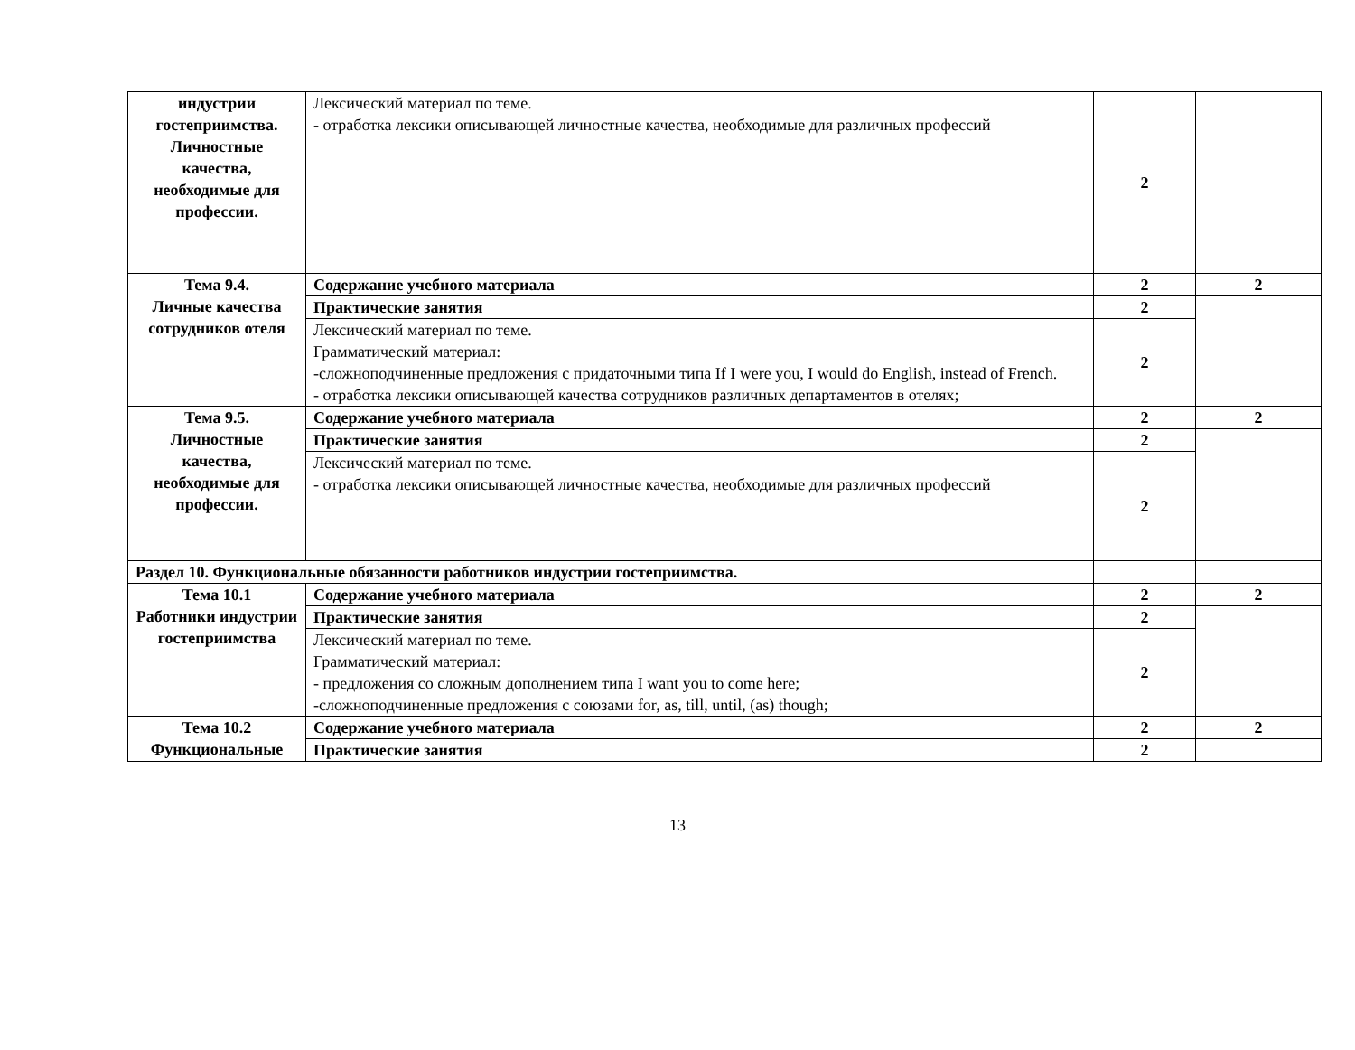| индустрии гостеприимства. Личностные качества, необходимые для профессии. | Лексический материал по теме. - отработка лексики описывающей личностные качества, необходимые для различных профессий | 2 | |
| Тема 9.4. Личные качества сотрудников отеля | Содержание учебного материала | 2 | 2 |
| | Практические занятия | 2 | |
| | Лексический материал по теме. Грамматический материал: -сложноподчиненные предложения с придаточными типа If I were you, I would do English, instead of French. - отработка лексики описывающей качества сотрудников различных департаментов в отелях; | 2 | |
| Тема 9.5. Личностные качества, необходимые для профессии. | Содержание учебного материала | 2 | 2 |
| | Практические занятия | 2 | |
| | Лексический материал по теме. - отработка лексики описывающей личностные качества, необходимые для различных профессий | 2 | |
| Раздел 10. Функциональные обязанности работников индустрии гостеприимства. | | | |
| Тема 10.1 Работники индустрии гостеприимства | Содержание учебного материала | 2 | 2 |
| | Практические занятия | 2 | |
| | Лексический материал по теме. Грамматический материал: - предложения со сложным дополнением типа I want you to come here; -сложноподчиненные предложения с союзами for, as, till, until, (as) though; | 2 | |
| Тема 10.2 Функциональные | Содержание учебного материала | 2 | 2 |
| | Практические занятия | 2 | |
13